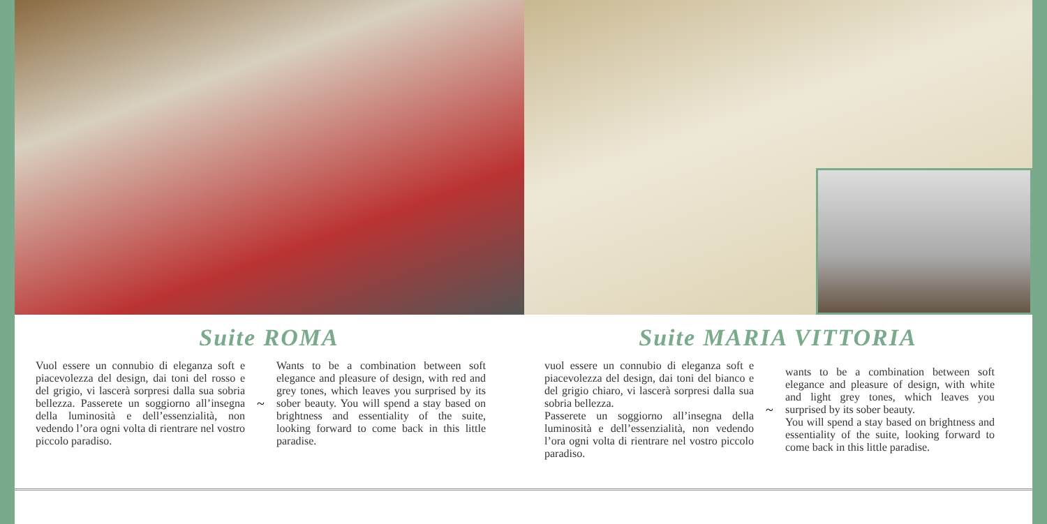Suite ROMA
Vuol essere un connubio di eleganza soft e piacevolezza del design, dai toni del rosso e del grigio, vi lascerà sorpresi dalla sua sobria bellezza. Passerete un soggiorno all’insegna della luminosità e dell’essenzialità, non vedendo l’ora ogni volta di rientrare nel vostro piccolo paradiso.
~
Wants to be a combination between soft elegance and pleasure of design, with red and grey tones, which leaves you surprised by its sober beauty. You will spend a stay based on brightness and essentiality of the suite, looking forward to come back in this little paradise.
Suite MARIA VITTORIA
vuol essere un connubio di eleganza soft e piacevolezza del design, dai toni del bianco e del grigio chiaro, vi lascerà sorpresi dalla sua sobria bellezza.
Passerete un soggiorno all’insegna della luminosità e dell’essenzialità, non vedendo l’ora ogni volta di rientrare nel vostro piccolo paradiso.
~
wants to be a combination between soft elegance and pleasure of design, with white and light grey tones, which leaves you surprised by its sober beauty.
You will spend a stay based on brightness and essentiality of the suite, looking forward to come back in this little paradise.